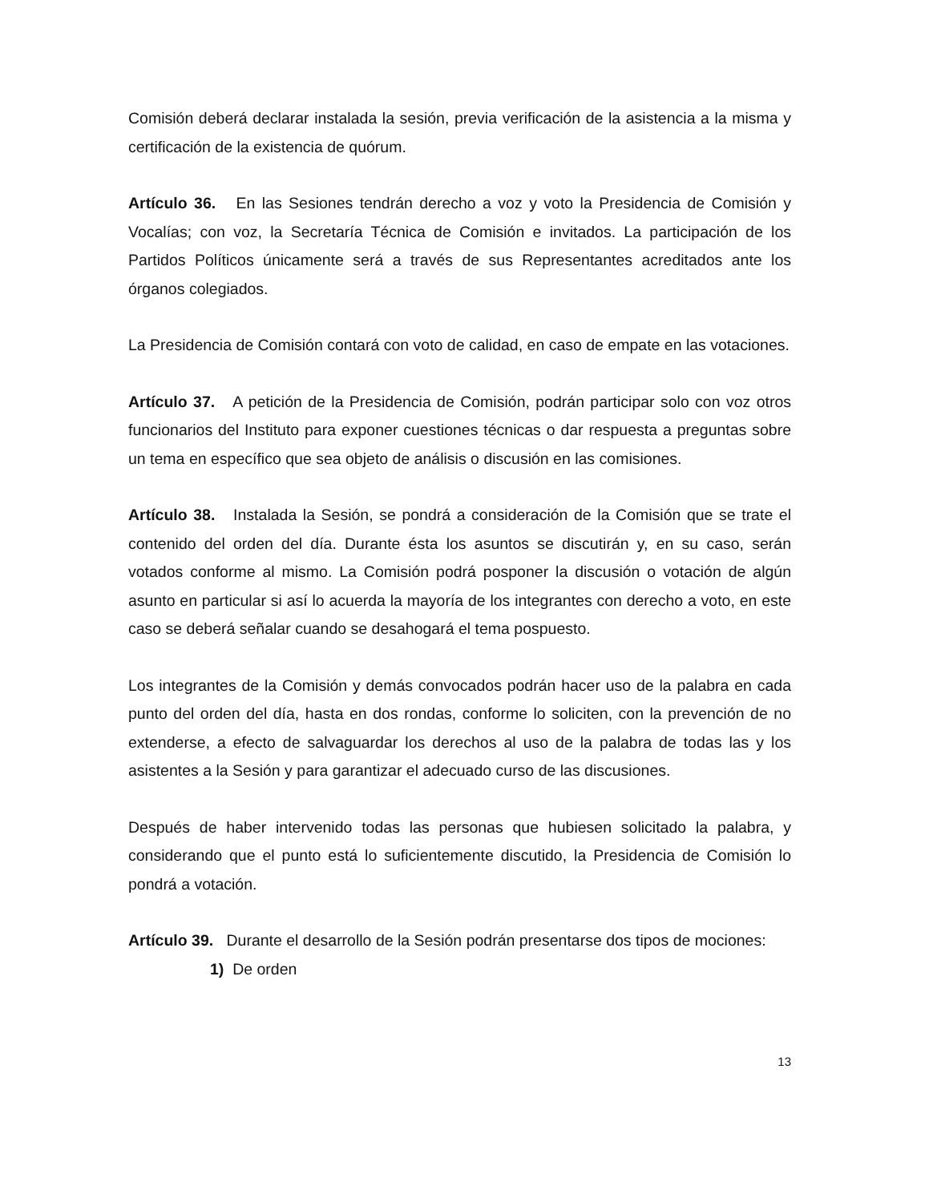Comisión deberá declarar instalada la sesión, previa verificación de la asistencia a la misma y certificación de la existencia de quórum.
Artículo 36. En las Sesiones tendrán derecho a voz y voto la Presidencia de Comisión y Vocalías; con voz, la Secretaría Técnica de Comisión e invitados. La participación de los Partidos Políticos únicamente será a través de sus Representantes acreditados ante los órganos colegiados.
La Presidencia de Comisión contará con voto de calidad, en caso de empate en las votaciones.
Artículo 37. A petición de la Presidencia de Comisión, podrán participar solo con voz otros funcionarios del Instituto para exponer cuestiones técnicas o dar respuesta a preguntas sobre un tema en específico que sea objeto de análisis o discusión en las comisiones.
Artículo 38. Instalada la Sesión, se pondrá a consideración de la Comisión que se trate el contenido del orden del día. Durante ésta los asuntos se discutirán y, en su caso, serán votados conforme al mismo. La Comisión podrá posponer la discusión o votación de algún asunto en particular si así lo acuerda la mayoría de los integrantes con derecho a voto, en este caso se deberá señalar cuando se desahogará el tema pospuesto.
Los integrantes de la Comisión y demás convocados podrán hacer uso de la palabra en cada punto del orden del día, hasta en dos rondas, conforme lo soliciten, con la prevención de no extenderse, a efecto de salvaguardar los derechos al uso de la palabra de todas las y los asistentes a la Sesión y para garantizar el adecuado curso de las discusiones.
Después de haber intervenido todas las personas que hubiesen solicitado la palabra, y considerando que el punto está lo suficientemente discutido, la Presidencia de Comisión lo pondrá a votación.
Artículo 39. Durante el desarrollo de la Sesión podrán presentarse dos tipos de mociones:
1) De orden
13